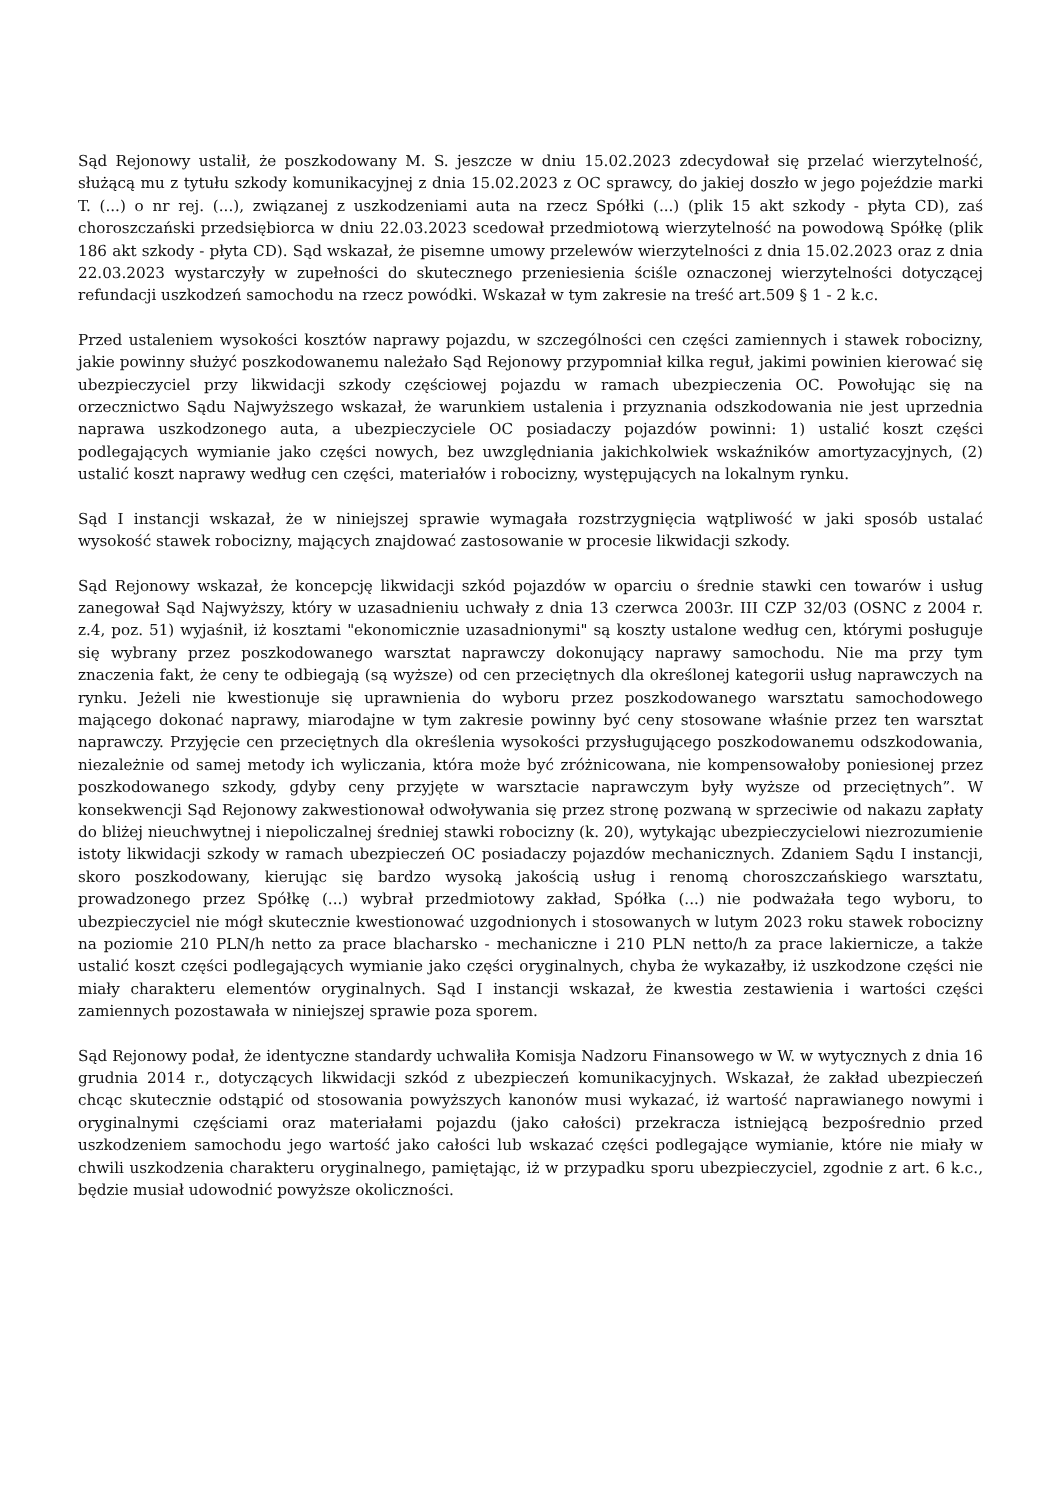Sąd Rejonowy ustalił, że poszkodowany M. S. jeszcze w dniu 15.02.2023 zdecydował się przelać wierzytelność, służącą mu z tytułu szkody komunikacyjnej z dnia 15.02.2023 z OC sprawcy, do jakiej doszło w jego pojeździe marki T. (...) o nr rej. (...), związanej z uszkodzeniami auta na rzecz Spółki (...) (plik 15 akt szkody - płyta CD), zaś choroszczański przedsiębiorca w dniu 22.03.2023 scedował przedmiotową wierzytelność na powodową Spółkę (plik 186 akt szkody - płyta CD). Sąd wskazał, że pisemne umowy przelewów wierzytelności z dnia 15.02.2023 oraz z dnia 22.03.2023 wystarczyły w zupełności do skutecznego przeniesienia ściśle oznaczonej wierzytelności dotyczącej refundacji uszkodzeń samochodu na rzecz powódki. Wskazał w tym zakresie na treść art.509 § 1 - 2 k.c.
Przed ustaleniem wysokości kosztów naprawy pojazdu, w szczególności cen części zamiennych i stawek robocizny, jakie powinny służyć poszkodowanemu należało Sąd Rejonowy przypomniał kilka reguł, jakimi powinien kierować się ubezpieczyciel przy likwidacji szkody częściowej pojazdu w ramach ubezpieczenia OC. Powołując się na orzecznictwo Sądu Najwyższego wskazał, że warunkiem ustalenia i przyznania odszkodowania nie jest uprzednia naprawa uszkodzonego auta, a ubezpieczyciele OC posiadaczy pojazdów powinni: 1) ustalić koszt części podlegających wymianie jako części nowych, bez uwzględniania jakichkolwiek wskaźników amortyzacyjnych, (2) ustalić koszt naprawy według cen części, materiałów i robocizny, występujących na lokalnym rynku.
Sąd I instancji wskazał, że w niniejszej sprawie wymagała rozstrzygnięcia wątpliwość w jaki sposób ustalać wysokość stawek robocizny, mających znajdować zastosowanie w procesie likwidacji szkody.
Sąd Rejonowy wskazał, że koncepcję likwidacji szkód pojazdów w oparciu o średnie stawki cen towarów i usług zanegował Sąd Najwyższy, który w uzasadnieniu uchwały z dnia 13 czerwca 2003r. III CZP 32/03 (OSNC z 2004 r. z.4, poz. 51) wyjaśnił, iż kosztami "ekonomicznie uzasadnionymi" są koszty ustalone według cen, którymi posługuje się wybrany przez poszkodowanego warsztat naprawczy dokonujący naprawy samochodu. Nie ma przy tym znaczenia fakt, że ceny te odbiegają (są wyższe) od cen przeciętnych dla określonej kategorii usług naprawczych na rynku. Jeżeli nie kwestionuje się uprawnienia do wyboru przez poszkodowanego warsztatu samochodowego mającego dokonać naprawy, miarodajne w tym zakresie powinny być ceny stosowane właśnie przez ten warsztat naprawczy. Przyjęcie cen przeciętnych dla określenia wysokości przysługującego poszkodowanemu odszkodowania, niezależnie od samej metody ich wyliczania, która może być zróżnicowana, nie kompensowałoby poniesionej przez poszkodowanego szkody, gdyby ceny przyjęte w warsztacie naprawczym były wyższe od przeciętnych”. W konsekwencji Sąd Rejonowy zakwestionował odwoływania się przez stronę pozwaną w sprzeciwie od nakazu zapłaty do bliżej nieuchwytnej i niepoliczalnej średniej stawki robocizny (k. 20), wytykając ubezpieczycielowi niezrozumienie istoty likwidacji szkody w ramach ubezpieczeń OC posiadaczy pojazdów mechanicznych. Zdaniem Sądu I instancji, skoro poszkodowany, kierując się bardzo wysoką jakością usług i renomą choroszczańskiego warsztatu, prowadzonego przez Spółkę (...) wybrał przedmiotowy zakład, Spółka (...) nie podważała tego wyboru, to ubezpieczyciel nie mógł skutecznie kwestionować uzgodnionych i stosowanych w lutym 2023 roku stawek robocizny na poziomie 210 PLN/h netto za prace blacharsko - mechaniczne i 210 PLN netto/h za prace lakiernicze, a także ustalić koszt części podlegających wymianie jako części oryginalnych, chyba że wykazałby, iż uszkodzone części nie miały charakteru elementów oryginalnych. Sąd I instancji wskazał, że kwestia zestawienia i wartości części zamiennych pozostawała w niniejszej sprawie poza sporem.
Sąd Rejonowy podał, że identyczne standardy uchwaliła Komisja Nadzoru Finansowego w W. w wytycznych z dnia 16 grudnia 2014 r., dotyczących likwidacji szkód z ubezpieczeń komunikacyjnych. Wskazał, że zakład ubezpieczeń chcąc skutecznie odstąpić od stosowania powyższych kanonów musi wykazać, iż wartość naprawianego nowymi i oryginalnymi częściami oraz materiałami pojazdu (jako całości) przekracza istniejącą bezpośrednio przed uszkodzeniem samochodu jego wartość jako całości lub wskazać części podlegające wymianie, które nie miały w chwili uszkodzenia charakteru oryginalnego, pamiętając, iż w przypadku sporu ubezpieczyciel, zgodnie z art. 6 k.c., będzie musiał udowodnić powyższe okoliczności.